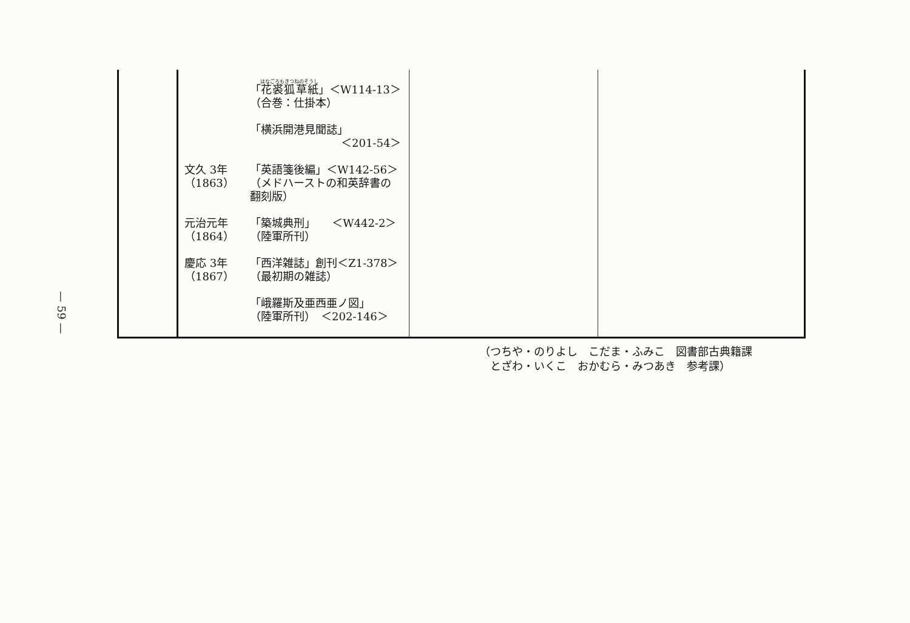— 59 —
| | 「 花裘狐草紙 」＜W114-13＞ （合巻：仕掛本） 「横浜開港見聞誌」 ＜201-54＞ 文久 3年 （1863） 「英語箋後編」＜W142-56＞ （メドハーストの和英辞書の 翻刻版） 元治元年 （1864） 「築城典刑」 ＜W442-2＞ （陸軍所刊） 慶応 3年 （1867） 「西洋雑誌」創刊＜Z1-378＞ （最初期の雑誌） 「峨羅斯及亜西亜ノ図」 （陸軍所刊） ＜202-146＞ | | |
（つちや・のりよし　こだま・ふみこ　図書部古典籍課
　とざわ・いくこ　おかむら・みつあき　参考課）